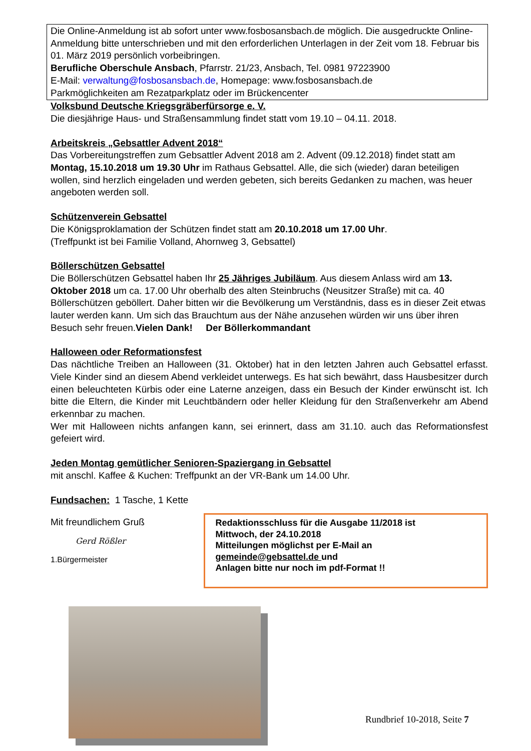Die Online-Anmeldung ist ab sofort unter www.fosbosansbach.de möglich. Die ausgedruckte Online-Anmeldung bitte unterschrieben und mit den erforderlichen Unterlagen in der Zeit vom 18. Februar bis 01. März 2019 persönlich vorbeibringen.
Berufliche Oberschule Ansbach, Pfarrstr. 21/23, Ansbach, Tel. 0981 97223900
E-Mail: verwaltung@fosbosansbach.de, Homepage: www.fosbosansbach.de
Parkmöglichkeiten am Rezatparkplatz oder im Brückencenter
Volksbund Deutsche Kriegsgräberfürsorge e. V.
Die diesjährige Haus- und Straßensammlung findet statt vom 19.10 – 04.11. 2018.
Arbeitskreis „Gebsattler Advent 2018“
Das Vorbereitungstreffen zum Gebsattler Advent 2018 am 2. Advent (09.12.2018) findet statt am Montag, 15.10.2018 um 19.30 Uhr im Rathaus Gebsattel. Alle, die sich (wieder) daran beteiligen wollen, sind herzlich eingeladen und werden gebeten, sich bereits Gedanken zu machen, was heuer angeboten werden soll.
Schützenverein Gebsattel
Die Königsproklamation der Schützen findet statt am 20.10.2018 um 17.00 Uhr.
(Treffpunkt ist bei Familie Volland, Ahornweg 3, Gebsattel)
Böllerschützen Gebsattel
Die Böllerschützen Gebsattel haben Ihr 25 Jähriges Jubiläum. Aus diesem Anlass wird am 13. Oktober 2018 um ca. 17.00 Uhr oberhalb des alten Steinbruchs (Neusitzer Straße) mit ca. 40 Böllerschützen geböllert. Daher bitten wir die Bevölkerung um Verständnis, dass es in dieser Zeit etwas lauter werden kann. Um sich das Brauchtum aus der Nähe anzusehen würden wir uns über ihren Besuch sehr freuen.Vielen Dank! Der Böllerkommandant
Halloween oder Reformationsfest
Das nächtliche Treiben an Halloween (31. Oktober) hat in den letzten Jahren auch Gebsattel erfasst. Viele Kinder sind an diesem Abend verkleidet unterwegs. Es hat sich bewährt, dass Hausbesitzer durch einen beleuchteten Kürbis oder eine Laterne anzeigen, dass ein Besuch der Kinder erwünscht ist. Ich bitte die Eltern, die Kinder mit Leuchtbändern oder heller Kleidung für den Straßenverkehr am Abend erkennbar zu machen.
Wer mit Halloween nichts anfangen kann, sei erinnert, dass am 31.10. auch das Reformationsfest gefeiert wird.
Jeden Montag gemütlicher Senioren-Spaziergang in Gebsattel
mit anschl. Kaffee & Kuchen: Treffpunkt an der VR-Bank um 14.00 Uhr.
Fundsachen: 1 Tasche, 1 Kette
Mit freundlichem Gruß
Gerd Rößler
1.Bürgermeister
Redaktionsschluss für die Ausgabe 11/2018 ist
Mittwoch, der 24.10.2018
Mitteilungen möglichst per E-Mail an
gemeinde@gebsattel.de und
Anlagen bitte nur noch im pdf-Format !!
Rundbrief 10-2018, Seite 7